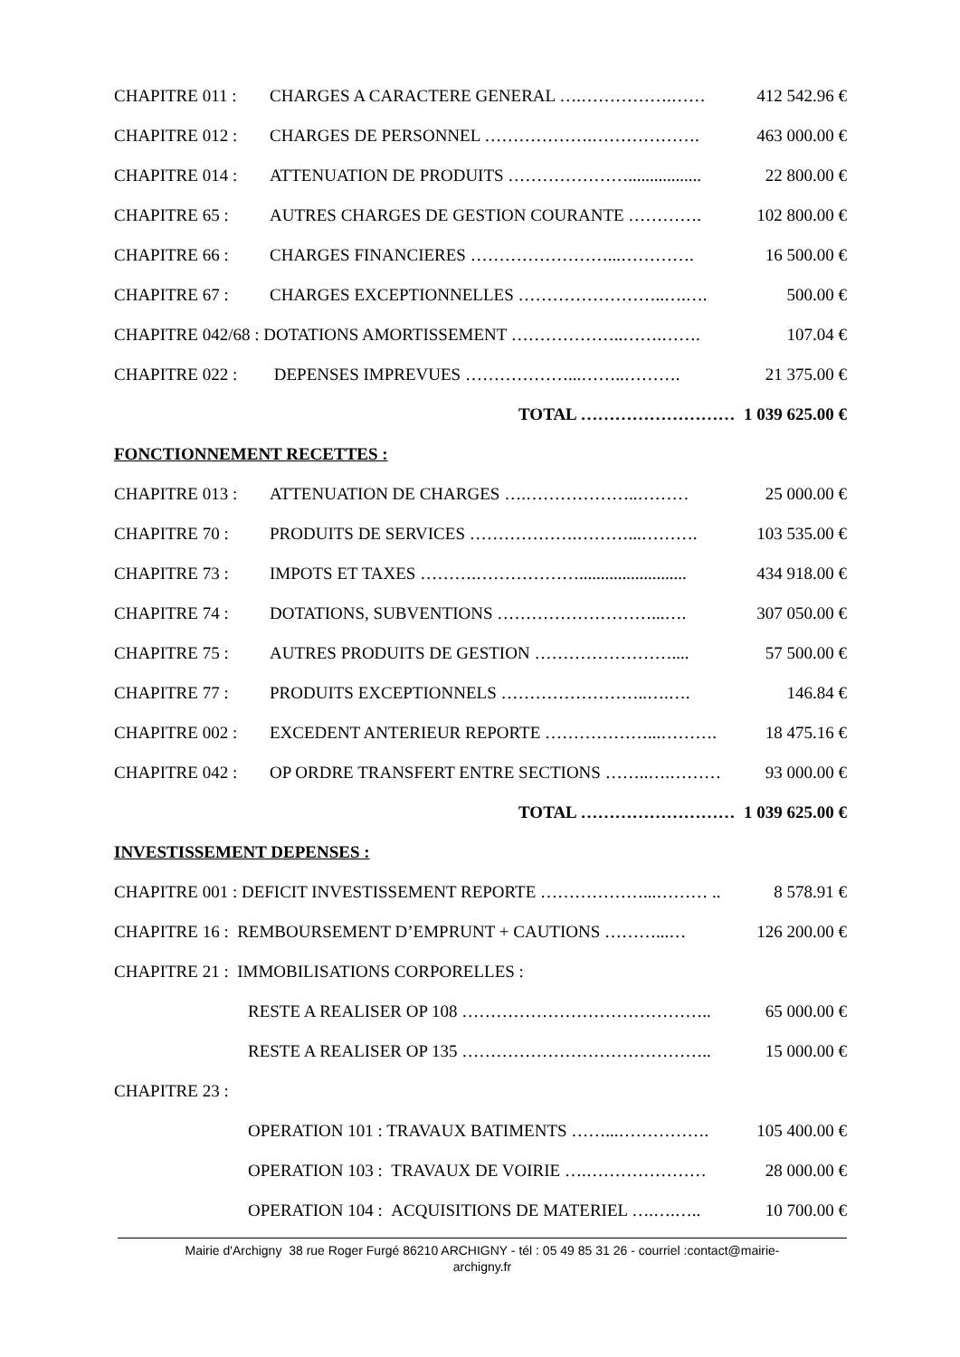CHAPITRE 011 : CHARGES A CARACTERE GENERAL ….…………….…… 412 542.96 €
CHAPITRE 012 : CHARGES DE PERSONNEL ……………….………………. 463 000.00 €
CHAPITRE 014 : ATTENUATION DE PRODUITS …………………................. 22 800.00 €
CHAPITRE 65 : AUTRES CHARGES DE GESTION COURANTE …………. 102 800.00 €
CHAPITRE 66 : CHARGES FINANCIERES ……………………...…………. 16 500.00 €
CHAPITRE 67 : CHARGES EXCEPTIONNELLES ……………………..….…. 500.00 €
CHAPITRE 042/68 : DOTATIONS AMORTISSEMENT ………………..…….……. 107.04 €
CHAPITRE 022 : DEPENSES IMPREVUES ………………...……..………. 21 375.00 €
TOTAL ……………………… 1 039 625.00 €
FONCTIONNEMENT RECETTES :
CHAPITRE 013 : ATTENUATION DE CHARGES ….………………..……… 25 000.00 €
CHAPITRE 70 : PRODUITS DE SERVICES ……………….………...………. 103 535.00 €
CHAPITRE 73 : IMPOTS ET TAXES ……….………………......................... 434 918.00 €
CHAPITRE 74 : DOTATIONS, SUBVENTIONS ………………………...…. 307 050.00 €
CHAPITRE 75 : AUTRES PRODUITS DE GESTION …………………….... 57 500.00 €
CHAPITRE 77 : PRODUITS EXCEPTIONNELS ……………………..….…. 146.84 €
CHAPITRE 002 : EXCEDENT ANTERIEUR REPORTE ………………...………. 18 475.16 €
CHAPITRE 042 : OP ORDRE TRANSFERT ENTRE SECTIONS ……..….………. 93 000.00 €
TOTAL ……………………… 1 039 625.00 €
INVESTISSEMENT DEPENSES :
CHAPITRE 001 : DEFICIT INVESTISSEMENT REPORTE ………………...……… .. 8 578.91 €
CHAPITRE 16 : REMBOURSEMENT D’EMPRUNT + CAUTIONS ………...… 126 200.00 €
CHAPITRE 21 : IMMOBILISATIONS CORPORELLES :
RESTE A REALISER OP 108 …………………………………….. 65 000.00 €
RESTE A REALISER OP 135 …………………………………….. 15 000.00 €
CHAPITRE 23 :
OPERATION 101 : TRAVAUX BATIMENTS ……...……………. 105 400.00 €
OPERATION 103 : TRAVAUX DE VOIRIE ….………………… 28 000.00 €
OPERATION 104 : ACQUISITIONS DE MATERIEL ….….….. 10 700.00 €
Mairie d'Archigny 38 rue Roger Furgé 86210 ARCHIGNY - tél : 05 49 85 31 26 - courriel :contact@mairie-
archigny.fr